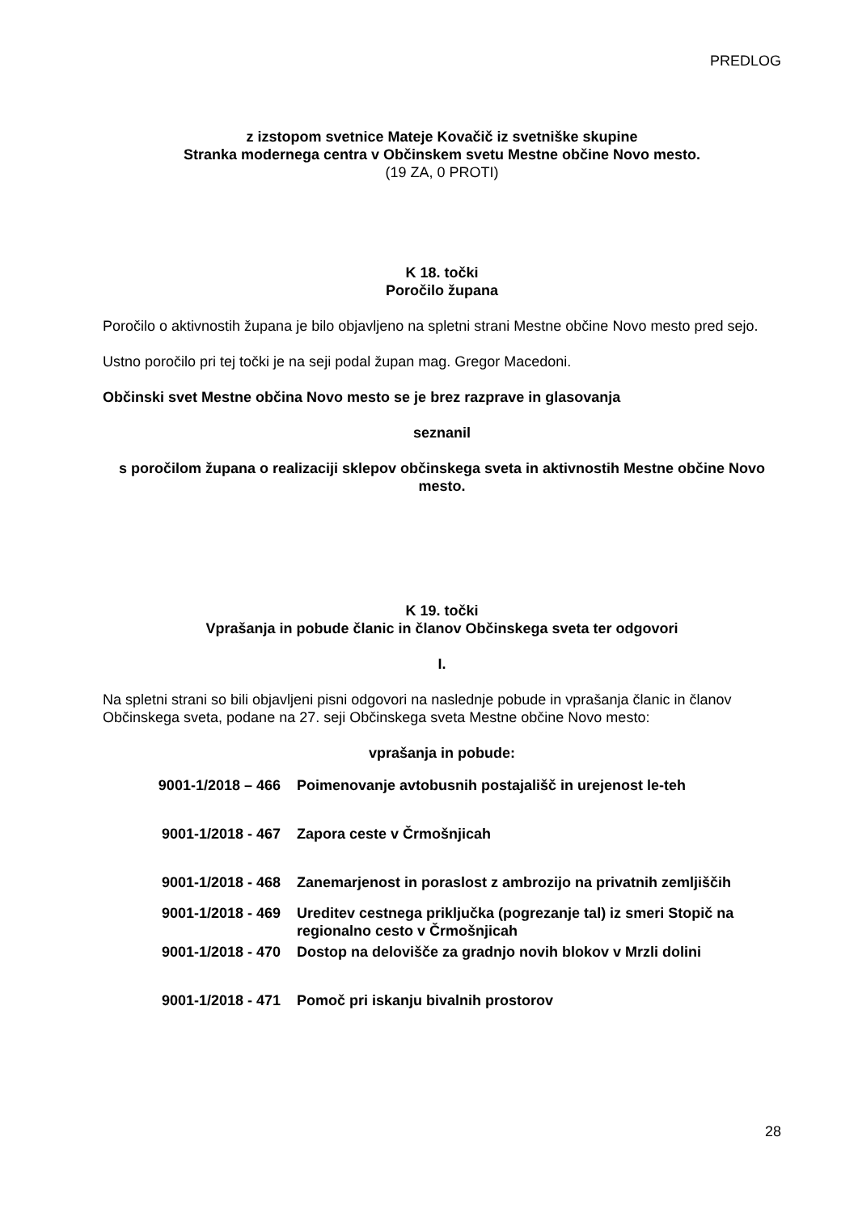PREDLOG
z izstopom svetnice Mateje Kovačič iz svetniške skupine
Stranka modernega centra v Občinskem svetu Mestne občine Novo mesto.
(19 ZA, 0 PROTI)
K 18. točki
Poročilo župana
Poročilo o aktivnostih župana je bilo objavljeno na spletni strani Mestne občine Novo mesto pred sejo.
Ustno poročilo pri tej točki je na seji podal župan mag. Gregor Macedoni.
Občinski svet Mestne občina Novo mesto se je brez razprave in glasovanja
seznanil
s poročilom župana o realizaciji sklepov občinskega sveta in aktivnostih Mestne občine Novo mesto.
K 19. točki
Vprašanja in pobude članic in članov Občinskega sveta ter odgovori
I.
Na spletni strani so bili objavljeni pisni odgovori na naslednje pobude in vprašanja članic in članov Občinskega sveta, podane na 27. seji Občinskega sveta Mestne občine Novo mesto:
vprašanja in pobude:
| 9001-1/2018 – 466 | Poimenovanje avtobusnih postajališč in urejenost le-teh |
| 9001-1/2018 - 467 | Zapora ceste v Črmošnjicah |
| 9001-1/2018 - 468 | Zanemarjenost in poraslost z ambrozijo na privatnih zemljiščih |
| 9001-1/2018 - 469 | Ureditev cestnega priključka (pogrezanje tal) iz smeri Stopič na regionalno cesto v Črmošnjicah |
| 9001-1/2018 - 470 | Dostop na delovišče za gradnjo novih blokov v Mrzli dolini |
| 9001-1/2018 - 471 | Pomoč pri iskanju bivalnih prostorov |
28